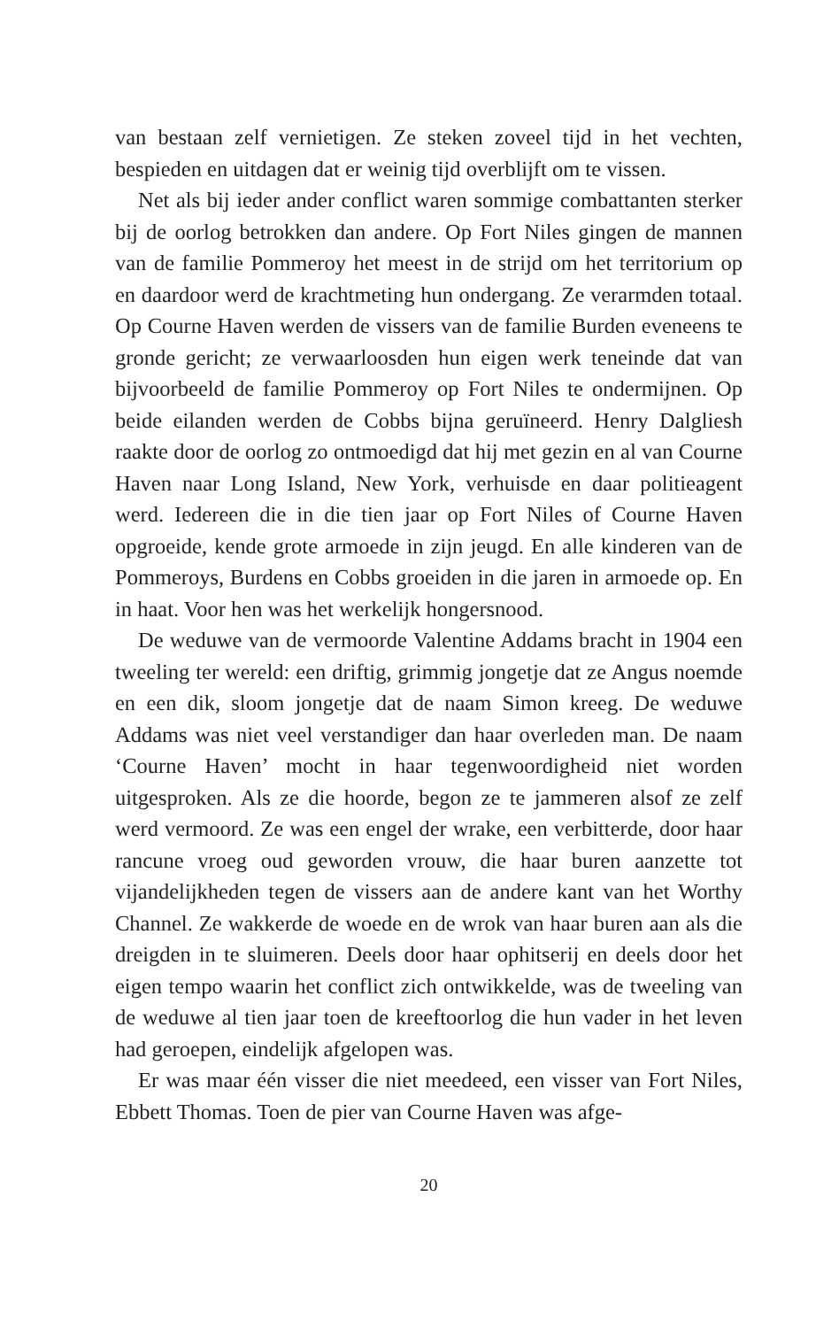van bestaan zelf vernietigen. Ze steken zoveel tijd in het vechten, bespieden en uitdagen dat er weinig tijd overblijft om te vissen.
Net als bij ieder ander conflict waren sommige combattanten sterker bij de oorlog betrokken dan andere. Op Fort Niles gingen de mannen van de familie Pommeroy het meest in de strijd om het territorium op en daardoor werd de krachtmeting hun ondergang. Ze verarmden totaal. Op Courne Haven werden de vissers van de familie Burden eveneens te gronde gericht; ze verwaarloosden hun eigen werk teneinde dat van bijvoorbeeld de familie Pommeroy op Fort Niles te ondermijnen. Op beide eilanden werden de Cobbs bijna geruïneerd. Henry Dalgliesh raakte door de oorlog zo ontmoedigd dat hij met gezin en al van Courne Haven naar Long Island, New York, verhuisde en daar politieagent werd. Iedereen die in die tien jaar op Fort Niles of Courne Haven opgroeide, kende grote armoede in zijn jeugd. En alle kinderen van de Pommeroys, Burdens en Cobbs groeiden in die jaren in armoede op. En in haat. Voor hen was het werkelijk hongersnood.
De weduwe van de vermoorde Valentine Addams bracht in 1904 een tweeling ter wereld: een driftig, grimmig jongetje dat ze Angus noemde en een dik, sloom jongetje dat de naam Simon kreeg. De weduwe Addams was niet veel verstandiger dan haar overleden man. De naam ‘Courne Haven’ mocht in haar tegenwoordigheid niet worden uitgesproken. Als ze die hoorde, begon ze te jammeren alsof ze zelf werd vermoord. Ze was een engel der wrake, een verbitterde, door haar rancune vroeg oud geworden vrouw, die haar buren aanzette tot vijandelijkheden tegen de vissers aan de andere kant van het Worthy Channel. Ze wakkerde de woede en de wrok van haar buren aan als die dreigden in te sluimeren. Deels door haar ophitserij en deels door het eigen tempo waarin het conflict zich ontwikkelde, was de tweeling van de weduwe al tien jaar toen de kreeftoorlog die hun vader in het leven had geroepen, eindelijk afgelopen was.
Er was maar één visser die niet meedeed, een visser van Fort Niles, Ebbett Thomas. Toen de pier van Courne Haven was afge-
20